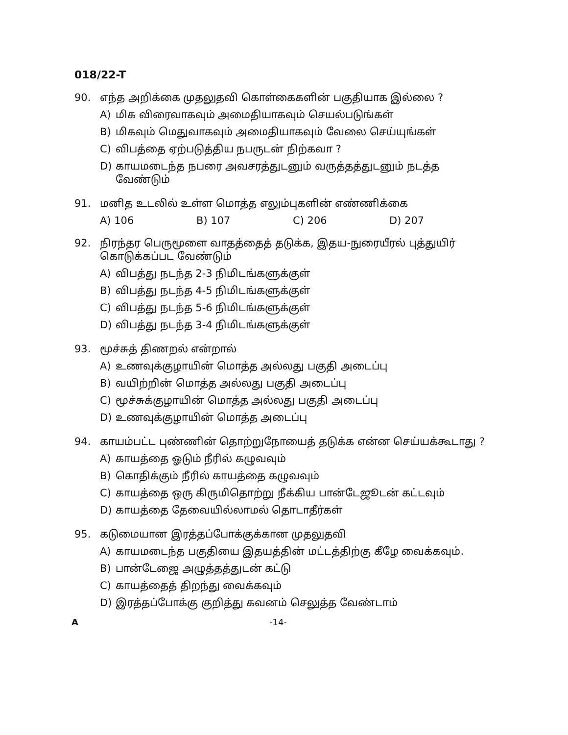018/22-T
90. எந்த அறிக்கை முதலுதவி கொள்கைகளின் பகுதியாக இல்லை ?
A) மிக விரைவாகவும் அமைதியாகவும் செயல்படுங்கள்
B) மிகவும் மெதுவாகவும் அமைதியாகவும் வேலை செய்யுங்கள்
C) விபத்தை ஏற்படுத்திய நபருடன் நிற்கவா ?
D) காயமடைந்த நபரை அவசரத்துடனும் வருத்தத்துடனும் நடத்த வேண்டும்
91. மனித உடலில் உள்ள மொத்த எலும்புகளின் எண்ணிக்கை
A) 106 B) 107 C) 206 D) 207
92. நிரந்தர பெருமூளை வாதத்தைத் தடுக்க, இதய-நுரையீரல் புத்துயிர் கொடுக்கப்பட வேண்டும்
A) விபத்து நடந்த 2-3 நிமிடங்களுக்குள்
B) விபத்து நடந்த 4-5 நிமிடங்களுக்குள்
C) விபத்து நடந்த 5-6 நிமிடங்களுக்குள்
D) விபத்து நடந்த 3-4 நிமிடங்களுக்குள்
93. மூச்சுத் திணறல் என்றால்
A) உணவுக்குழாயின் மொத்த அல்லது பகுதி அடைப்பு
B) வயிற்றின் மொத்த அல்லது பகுதி அடைப்பு
C) மூச்சுக்குழாயின் மொத்த அல்லது பகுதி அடைப்பு
D) உணவுக்குழாயின் மொத்த அடைப்பு
94. காயம்பட்ட புண்ணின் தொற்றுநோயைத் தடுக்க என்ன செய்யக்கூடாது ?
A) காயத்தை ஓடும் நீரில் கழுவவும்
B) கொதிக்கும் நீரில் காயத்தை கழுவவும்
C) காயத்தை ஒரு கிருமிதொற்று நீக்கிய பான்டேஜூடன் கட்டவும்
D) காயத்தை தேவையில்லாமல் தொடாதீர்கள்
95. கடுமையான இரத்தப்போக்குக்கான முதலுதவி
A) காயமடைந்த பகுதியை இதயத்தின் மட்டத்திற்கு கீழே வைக்கவும்.
B) பான்டேஜை அழுத்தத்துடன் கட்டு
C) காயத்தைத் திறந்து வைக்கவும்
D) இரத்தப்போக்கு குறித்து கவனம் செலுத்த வேண்டாம்
A -14-